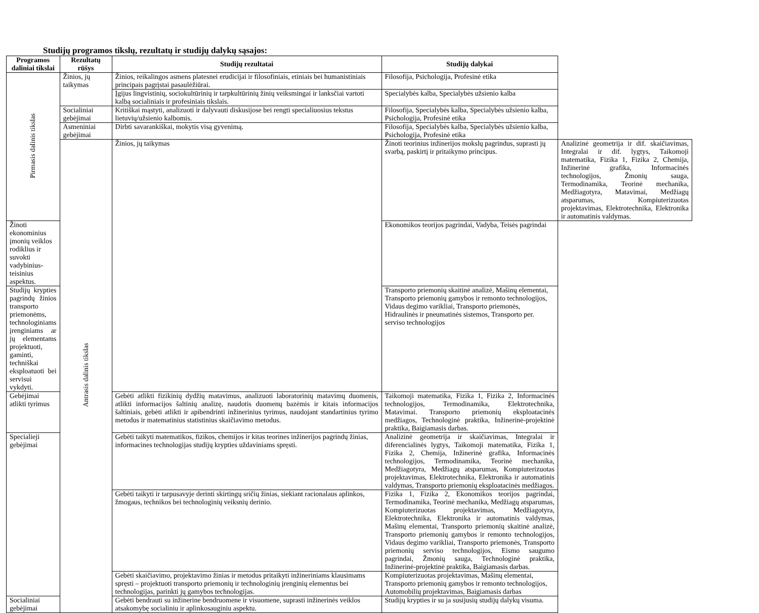Studijų programos tikslų, rezultatų ir studijų dalykų sąsajos:
| Programos daliniai tikslai | Rezultatų rūšys | Studijų rezultatai | Studijų dalykai | |
| --- | --- | --- | --- | --- |
| Pirmasis dalinis tikslas | Žinios, jų taikymas | Žinios, reikalingos asmens platesnei erudicijai ir filosofiniais, etiniais bei humanistiniais principais pagrįstai pasaulėžiūrai. | Filosofija, Psichologija, Profesinė etika | |
| | | Įgijus lingvistinių, sociokultūrinių ir tarpkultūrinių žinių veiksmingai ir lanksčiai vartoti kalbą socialiniais ir profesiniais tikslais. | Specialybės kalba, Specialybės užsienio kalba | |
| | Socialiniai gebėjimai | Kritiškai mąstyti, analizuoti ir dalyvauti diskusijose bei rengti specialiuosius tekstus lietuvių/užsienio kalbomis. | Filosofija, Specialybės kalba, Specialybės užsienio kalba, Psichologija, Profesinė etika | |
| | Asmeniniai gebėjimai | Dirbti savarankiškai, mokytis visą gyvenimą. | Filosofija, Specialybės kalba, Specialybės užsienio kalba, Psichologija, Profesinė etika | |
| | Antrasis dalinis tikslas | Žinios, jų taikymas | Žinoti teorinius inžinerijos mokslų pagrindus, suprasti jų svarbą, paskirtį ir pritaikymo principus. | Analizinė geometrija ir dif. skaičiavimas, Integralai ir dif. lygtys, Taikomoji matematika, Fizika 1, Fizika 2, Chemija, Inžinerinė grafika, Informacinės technologijos, Žmonių sauga, Termodinamika, Teorinė mechanika, Medžiagotyra, Matavimai, Medžiagų atsparumas, Kompiuterizuotas projektavimas, Elektrotechnika, Elektronika ir automatinis valdymas. |
| Žinoti ekonominius įmonių veiklos rodiklius ir suvokti vadybinius-teisinius aspektus. | | | Ekonomikos teorijos pagrindai, Vadyba, Teisės pagrindai | |
| Studijų krypties pagrindų žinios transporto priemonėms, technologiniams įrenginiams ar jų elementams projektuoti, gaminti, techniškai eksploatuoti bei servisui vykdyti. | | | Transporto priemonių skaitinė analizė, Mašinų elementai, Transporto priemonių gamybos ir remonto technologijos, Vidaus degimo varikliai, Transporto priemonės, Hidraulinės ir pneumatinės sistemos, Transporto per. serviso technologijos | |
| Gebėjimai atlikti tyrimus | | Gebėti atlikti fizikinių dydžių matavimus, analizuoti laboratorinių matavimų duomenis, atlikti informacijos šaltinių analizę, naudotis duomenų bazėmis ir kitais informacijos šaltiniais, gebėti atlikti ir apibendrinti inžinerinius tyrimus, naudojant standartinius tyrimo metodus ir matematinius statistinius skaičiavimo metodus. | Taikomoji matematika, Fizika 1, Fizika 2, Informacinės technologijos, Termodinamika, Elektrotechnika, Matavimai. Transporto priemonių eksploatacinės medžiagos, Technologinė praktika, Inžinerinė-projektinė praktika, Baigiamasis darbas. | |
| Specialieji gebėjimai | | Gebėti taikyti matematikos, fizikos, chemijos ir kitas teorines inžinerijos pagrindų žinias, informacines technologijas studijų krypties uždaviniams spręsti. | Analizinė geometrija ir skaičiavimas, Integralai ir diferencialinės lygtys, Taikomoji matematika, Fizika 1, Fizika 2, Chemija, Inžinerinė grafika, Informacinės technologijos, Termodinamika, Teorinė mechanika, Medžiagotyra, Medžiagų atsparumas, Kompiuterizuotas projektavimas, Elektrotechnika, Elektronika ir automatinis valdymas, Transporto priemonių eksploatacinės medžiagos. | |
| | | Gebėti taikyti ir tarpusavyje derinti skirtingų sričių žinias, siekiant racionalaus aplinkos, žmogaus, technikos bei technologinių veiksnių derinio. | Fizika 1, Fizika 2, Ekonomikos teorijos pagrindai, Termodinamika, Teorinė mechanika, Medžiagų atsparumas, Kompiuterizuotas projektavimas, Medžiagotyra, Elektrotechnika, Elektronika ir automatinis valdymas, Mašinų elementai, Transporto priemonių skaitinė analizė, Transporto priemonių gamybos ir remonto technologijos, Vidaus degimo varikliai, Transporto priemonės, Transporto priemonių serviso technologijos, Eismo saugumo pagrindai, Žmonių sauga, Technologinė praktika, Inžinerinė-projektinė praktika, Baigiamasis darbas. | |
| | | Gebėti skaičiavimo, projektavimo žinias ir metodus pritaikyti inžineriniams klausimams spręsti – projektuoti transporto priemonių ir technologinių įrenginių elementus bei technologijas, parinkti jų gamybos technologijas. | Kompiuterizuotas projektavimas, Mašinų elementai, Transporto priemonių gamybos ir remonto technologijos, Automobilių projektavimas, Baigiamasis darbas | |
| Socialiniai gebėjimai | | Gebėti bendrauti su inžinerine bendruomene ir visuomene, suprasti inžinerinės veiklos atsakomybę socialiniu ir aplinkosauginiu aspektu. | Studijų krypties ir su ja susijusių studijų dalykų visuma. | |